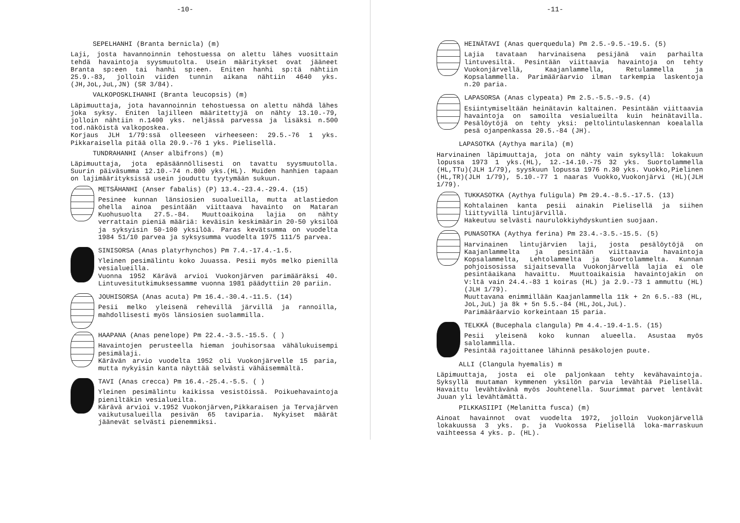-10-
SEPELHANHI (Branta bernicla) (m)
Laji, josta havannoinnin tehostuessa on alettu lähes vuosittain tehdä havaintoja syysmuutolta. Usein määritykset ovat jääneet Branta sp:een tai hanhi sp:een. Eniten hanhi sp:tä nähtiin 25.9.-83, jolloin viiden tunnin aikana nähtiin 4640 yks. (JH,JoL,JuL,JN) (SR 3/84).
VALKOPOSKLIHANHI (Branta leucopsis) (m)
Läpimuuttaja, jota havannoinnin tehostuessa on alettu nähdä lähes joka syksy. Eniten lajilleen määritettyjä on nähty 13.10.-79, jolloin nähtiin n.1400 yks. neljässä parvessa ja lisäksi n.500 tod.näköistä valkoposkea.
Korjaus JLH 1/79:ssä olleeseen virheeseen: 29.5.-76 1 yks. Pikkaraisella pitää olla 20.9.-76 1 yks. Pielisellä.
TUNDRAHANHI (Anser albifrons) (m)
Läpimuuttaja, jota epäsäännöllisesti on tavattu syysmuutolla. Suurin päiväsumma 12.10.-74 n.800 yks.(HL). Muiden hanhien tapaan on lajimäärityksissä usein jouduttu tyytymään sukuun.
METSÄHANHI (Anser fabalis) (P) 13.4.-23.4.-29.4. (15)
Pesinee kunnan länsiosien suoalueilla, mutta atlastiedon ohella ainoa pesintään viittaava havainto on Mataran Kuohusuolta 27.5.-84. Muuttoaikoina lajia on nähty verrattain pieniä määriä: keväisin keskimäärin 20-50 yksilöä ja syksyisin 50-100 yksilöä. Paras kevätsumma on vuodelta 1984 51/10 parvea ja syksysumma vuodelta 1975 111/5 parvea.
SINISORSA (Anas platyrhynchos) Pm 7.4.-17.4.-1.5.
Yleinen pesimälintu koko Juuassa. Pesii myös melko pienillä vesialueilla.
Vuonna 1952 Kärävä arvioi Vuokonjärven parimääräksi 40. Lintuvesitutkimuksessamme vuonna 1981 päädyttiin 20 pariin.
JOUHISORSA (Anas acuta) Pm 16.4.-30.4.-11.5. (14)
Pesii melko yleisenä rehevillä järvillä ja rannoilla, mahdollisesti myös länsiosien suolammilla.
HAAPANA (Anas penelope) Pm 22.4.-3.5.-15.5. ( )
Havaintojen perusteella hieman jouhisorsaa vähälukuisempi pesimälaji.
Kärävän arvio vuodelta 1952 oli Vuokonjärvelle 15 paria, mutta nykyisin kanta näyttää selvästi vähäisemmältä.
TAVI (Anas crecca) Pm 16.4.-25.4.-5.5. ( )
Yleinen pesimälintu kaikissa vesistöissä. Poikuehavaintoja pieniltäkin vesialueilta.
Kärävä arvioi v.1952 Vuokonjärven,Pikkaraisen ja Tervajärven vaikutusalueilla pesivän 65 taviparia. Nykyiset määrät jäänevät selvästi pienemmiksi.
-11-
HEINÄTAVI (Anas querquedula) Pm 2.5.-9.5.-19.5. (5)
Lajia tavataan harvinaisena pesijänä vain parhailta lintuvesiltä. Pesintään viittaavia havaintoja on tehty Vuokonjärvellä, Kaajanlammella, Retulammella ja Kopsalammella. Parimääräarvio ilman tarkempia laskentoja n.20 paria.
LAPASORSA (Anas clypeata) Pm 2.5.-5.5.-9.5. (4)
Esiintymiseltään heinätavin kaltainen. Pesintään viittaavia havaintoja on samoilta vesialueilta kuin heinätavilla. Pesälöytöjä on tehty yksi: peltolintulaskennan koealalla pesä ojanpenkassa 20.5.-84 (JH).
LAPASOTKA (Aythya marila) (m)
Harvinainen läpimuuttaja, jota on nähty vain syksyllä: lokakuun lopussa 1973 1 yks.(HL), 12.-14.10.-75 32 yks. Suortolammella (HL,TTu)(JLH 1/79), syyskuun lopussa 1976 n.30 yks. Vuokko,Pielinen (HL,TR)(JLH 1/79), 5.10.-77 1 naaras Vuokko,Vuokonjärvi (HL)(JLH 1/79).
TUKKASOTKA (Aythya fuligula) Pm 29.4.-8.5.-17.5. (13)
Kohtalainen kanta pesii ainakin Pielisellä ja siihen liittyvillä lintujärvillä.
Hakeutuu selvästi naurulokkiyhdyskuntien suojaan.
PUNASOTKA (Aythya ferina) Pm 23.4.-3.5.-15.5. (5)
Harvinainen lintujärvien laji, josta pesälöytöjä on Kaajanlammelta ja pesintään viittaavia havaintoja Kopsalammelta, Lehtolammelta ja Suortolammelta. Kunnan pohjoisosissa sijaitsevalla Vuokonjärvellä lajia ei ole pesintäaikana havaittu. Muuttoaikaisia havaintojakin on V:ltä vain 24.4.-83 1 koiras (HL) ja 2.9.-73 1 ammuttu (HL)(JLH 1/79).
Muuttavana enimmillään Kaajanlammella 11k + 2n 6.5.-83 (HL, JoL,JuL) ja 8k + 5n 5.5.-84 (HL,JoL,JuL).
Parimääräarvio korkeintaan 15 paria.
TELKKÄ (Bucephala clangula) Pm 4.4.-19.4-1.5. (15)
Pesii yleisenä koko kunnan alueella. Asustaa myös salolammilla.
Pesintää rajoittanee lähinnä pesäkolojen puute.
ALLI (Clangula hyemalis) m
Läpimuuttaja, josta ei ole paljonkaan tehty kevähavaintoja. Syksyllä muutaman kymmenen yksilön parvia levähtää Pielisellä. Havaittu levähtävänä myös Jouhtenella. Suurimmat parvet lentävät Juuan yli levähtämättä.
PILKKASIIPI (Melanitta fusca) (m)
Ainoat havainnot ovat vuodelta 1972, jolloin Vuokonjärvellä lokakuussa 3 yks. p. ja Vuokossa Pielisellä loka-marraskuun vaihteessa 4 yks. p. (HL).